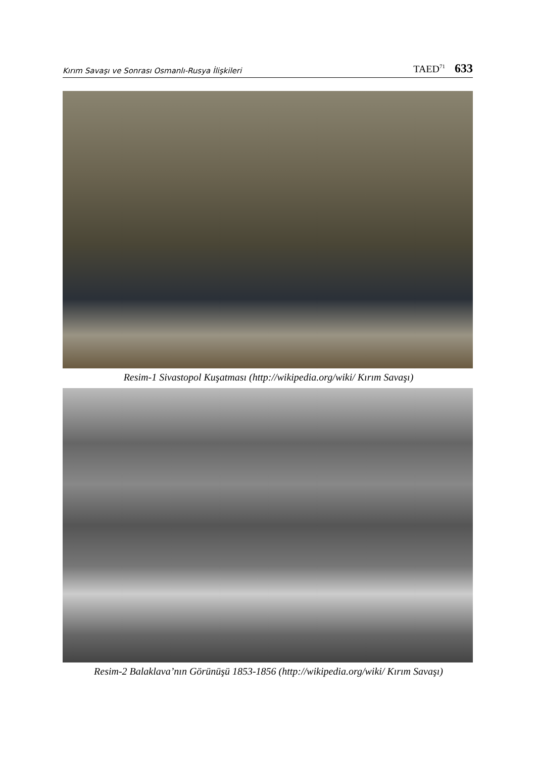Kırım Savaşı ve Sonrası Osmanlı-Rusya İlişkileri TAED<sup>71</sup> 633
Resim-1 Sivastopol Kuşatması (http://wikipedia.org/wiki/ Kırım Savaşı)
Resim-2 Balaklava’nın Görünüşü 1853-1856 (http://wikipedia.org/wiki/ Kırım Savaşı)